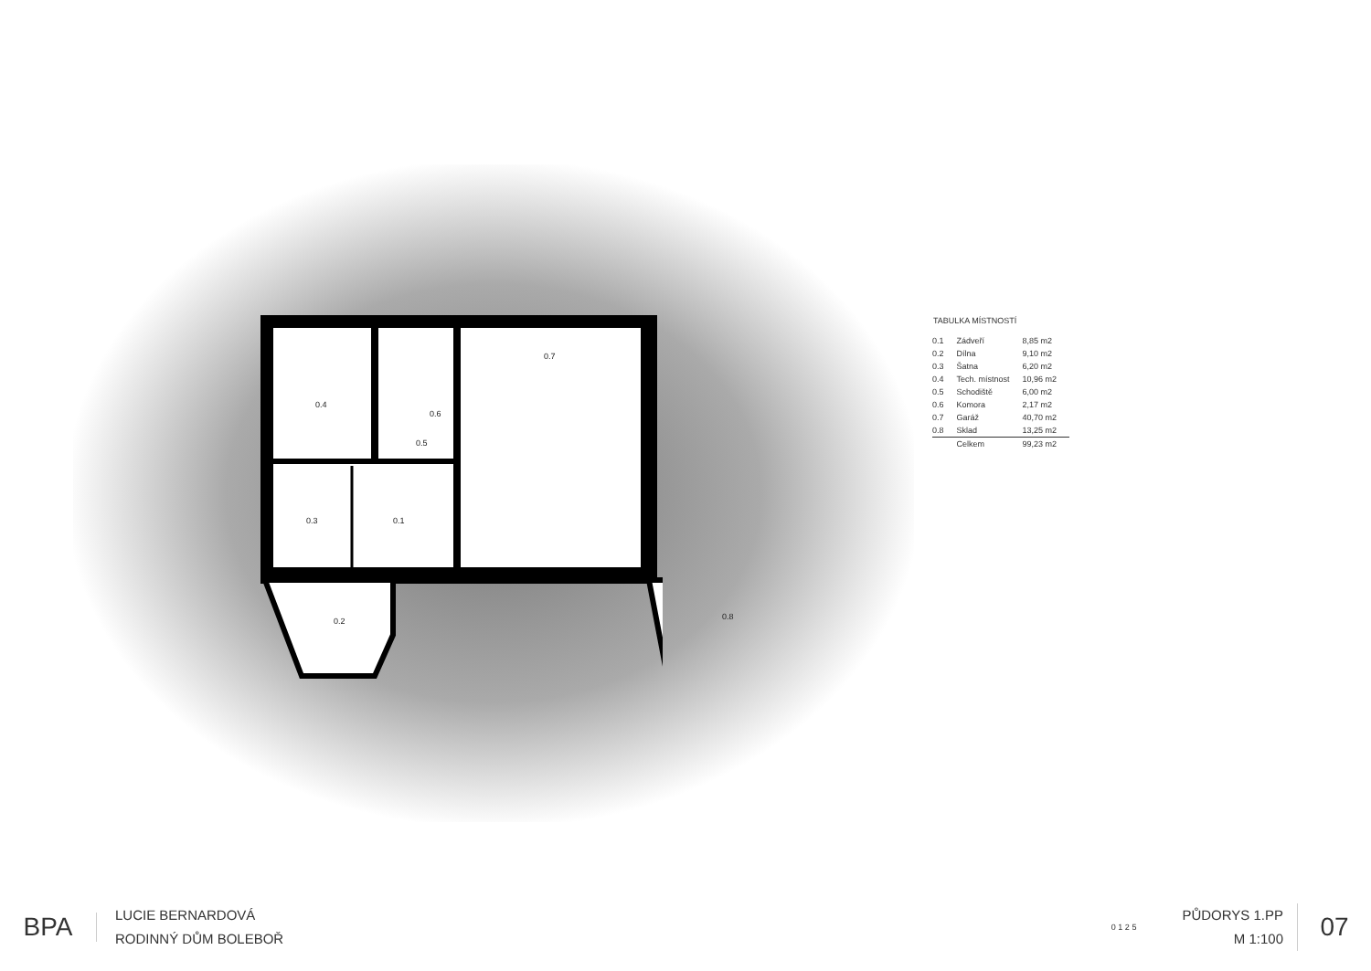0.4
0.5
0.6
0.7
0.3 0.1
0.2 0.8
| TABULKA MÍSTNOSTÍ | | |
| --- | --- | --- |
| 0.1 | Zádveří | 8,85 m2 |
| 0.2 | Dílna | 9,10 m2 |
| 0.3 | Šatna | 6,20 m2 |
| 0.4 | Tech. místnost | 10,96 m2 |
| 0.5 | Schodiště | 6,00 m2 |
| 0.6 | Komora | 2,17 m2 |
| 0.7 | Garáž | 40,70 m2 |
| 0.8 | Sklad | 13,25 m2 |
| | Celkem | 99,23 m2 |
BPA
LUCIE BERNARDOVÁ
RODINNÝ DŮM BOLEBOŘ
0 1 2 5
PŮDORYS 1.PP
M 1:100
07